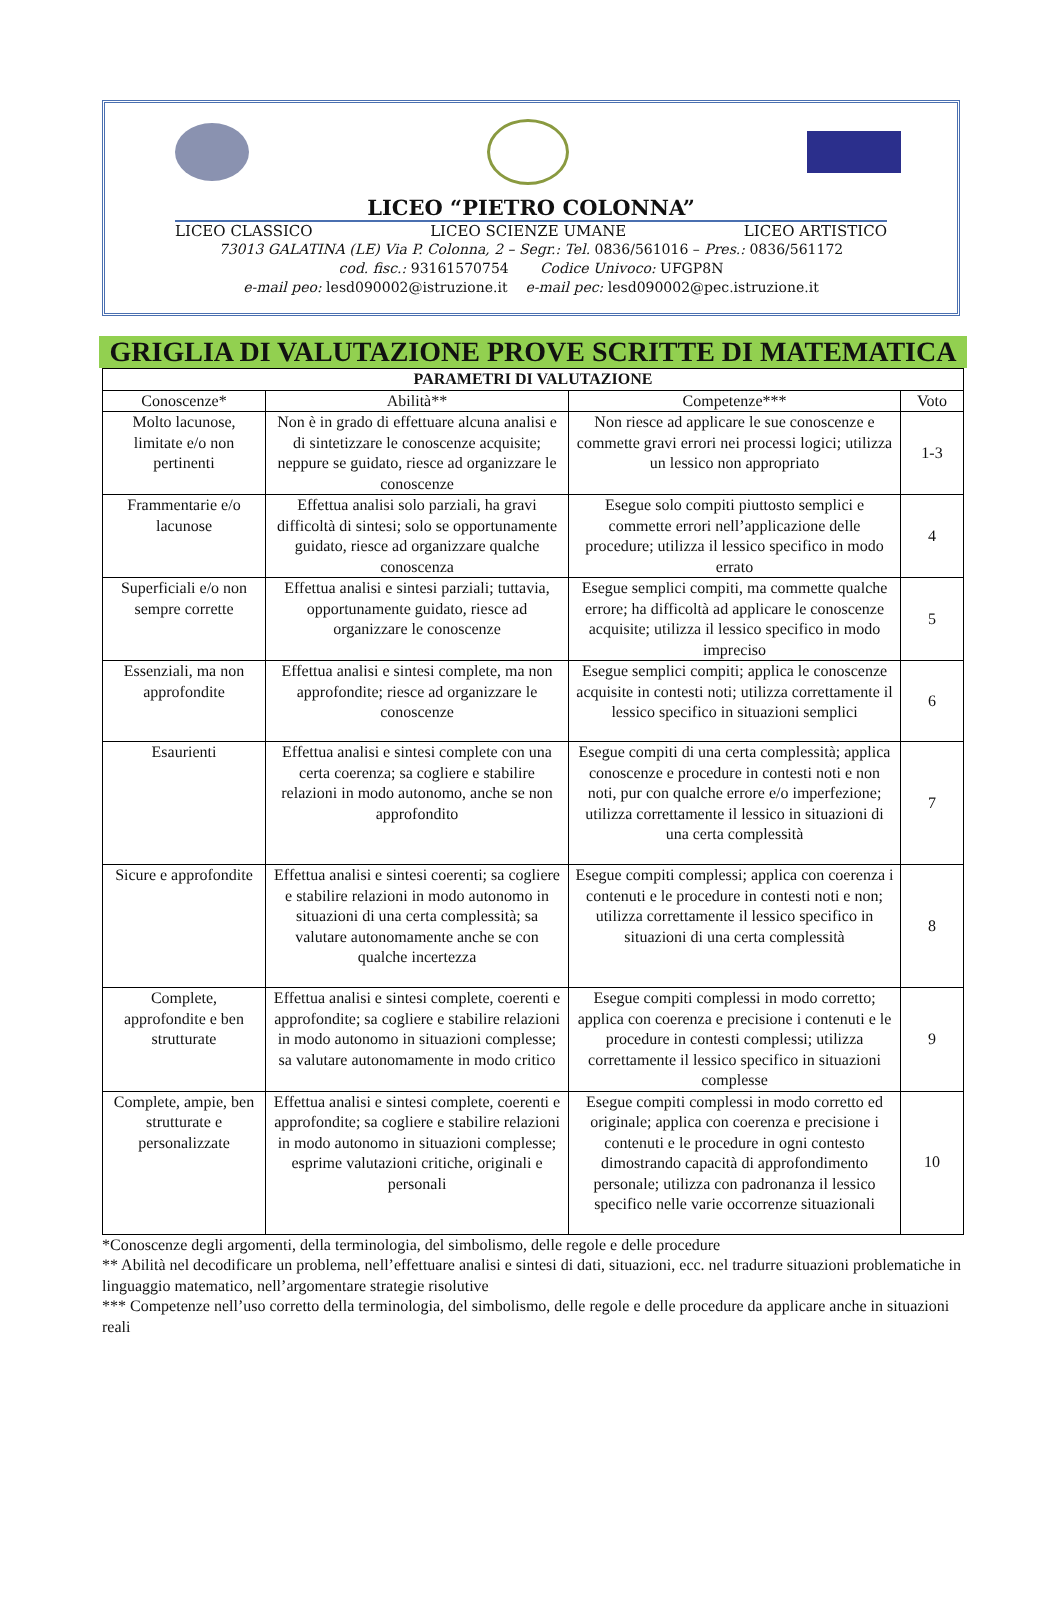LICEO “PIETRO COLONNA”
LICEO CLASSICO LICEO SCIENZE UMANE LICEO ARTISTICO
73013 GALATINA (LE) Via P. Colonna, 2 – Segr.: Tel. 0836/561016 – Pres.: 0836/561172
cod. fisc.: 93161570754 Codice Univoco: UFGP8N
e-mail peo: lesd090002@istruzione.it e-mail pec: lesd090002@pec.istruzione.it
GRIGLIA DI VALUTAZIONE PROVE SCRITTE DI MATEMATICA
| PARAMETRI DI VALUTAZIONE | | | |
| --- | --- | --- | --- |
| Conoscenze* | Abilità** | Competenze*** | Voto |
| Molto lacunose, limitate e/o non pertinenti | Non è in grado di effettuare alcuna analisi e di sintetizzare le conoscenze acquisite; neppure se guidato, riesce ad organizzare le conoscenze | Non riesce ad applicare le sue conoscenze e commette gravi errori nei processi logici; utilizza un lessico non appropriato | 1-3 |
| Frammentarie e/o lacunose | Effettua analisi solo parziali, ha gravi difficoltà di sintesi; solo se opportunamente guidato, riesce ad organizzare qualche conoscenza | Esegue solo compiti piuttosto semplici e commette errori nell’applicazione delle procedure; utilizza il lessico specifico in modo errato | 4 |
| Superficiali e/o non sempre corrette | Effettua analisi e sintesi parziali; tuttavia, opportunamente guidato, riesce ad organizzare le conoscenze | Esegue semplici compiti, ma commette qualche errore; ha difficoltà ad applicare le conoscenze acquisite; utilizza il lessico specifico in modo impreciso | 5 |
| Essenziali, ma non approfondite | Effettua analisi e sintesi complete, ma non approfondite; riesce ad organizzare le conoscenze | Esegue semplici compiti; applica le conoscenze acquisite in contesti noti; utilizza correttamente il lessico specifico in situazioni semplici | 6 |
| Esaurienti | Effettua analisi e sintesi complete con una certa coerenza; sa cogliere e stabilire relazioni in modo autonomo, anche se non approfondito | Esegue compiti di una certa complessità; applica conoscenze e procedure in contesti noti e non noti, pur con qualche errore e/o imperfezione; utilizza correttamente il lessico in situazioni di una certa complessità | 7 |
| Sicure e approfondite | Effettua analisi e sintesi coerenti; sa cogliere e stabilire relazioni in modo autonomo in situazioni di una certa complessità; sa valutare autonomamente anche se con qualche incertezza | Esegue compiti complessi; applica con coerenza i contenuti e le procedure in contesti noti e non; utilizza correttamente il lessico specifico in situazioni di una certa complessità | 8 |
| Complete, approfondite e ben strutturate | Effettua analisi e sintesi complete, coerenti e approfondite; sa cogliere e stabilire relazioni in modo autonomo in situazioni complesse; sa valutare autonomamente in modo critico | Esegue compiti complessi in modo corretto; applica con coerenza e precisione i contenuti e le procedure in contesti complessi; utilizza correttamente il lessico specifico in situazioni complesse | 9 |
| Complete, ampie, ben strutturate e personalizzate | Effettua analisi e sintesi complete, coerenti e approfondite; sa cogliere e stabilire relazioni in modo autonomo in situazioni complesse; esprime valutazioni critiche, originali e personali | Esegue compiti complessi in modo corretto ed originale; applica con coerenza e precisione i contenuti e le procedure in ogni contesto dimostrando capacità di approfondimento personale; utilizza con padronanza il lessico specifico nelle varie occorrenze situazionali | 10 |
*Conoscenze degli argomenti, della terminologia, del simbolismo, delle regole e delle procedure
** Abilità nel decodificare un problema, nell’effettuare analisi e sintesi di dati, situazioni, ecc. nel tradurre situazioni problematiche in linguaggio matematico, nell’argomentare strategie risolutive
*** Competenze nell’uso corretto della terminologia, del simbolismo, delle regole e delle procedure da applicare anche in situazioni reali